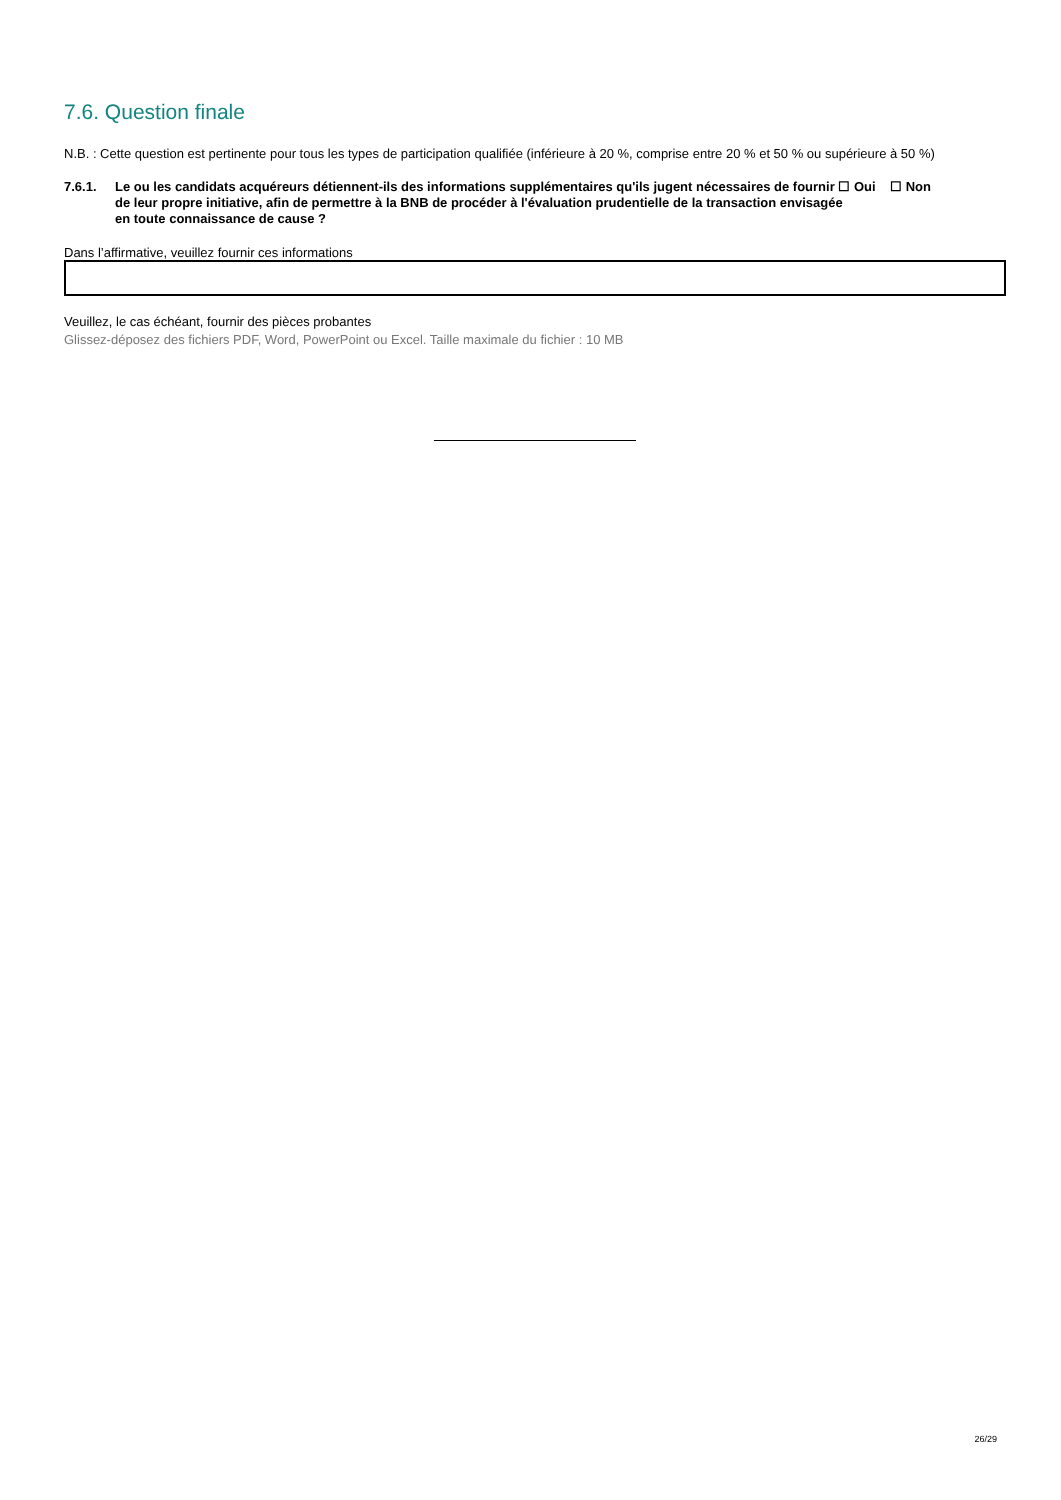7.6. Question finale
N.B. : Cette question est pertinente pour tous les types de participation qualifiée (inférieure à 20 %, comprise entre 20 % et 50 % ou supérieure à 50 %)
7.6.1. Le ou les candidats acquéreurs détiennent-ils des informations supplémentaires qu'ils jugent nécessaires de fournir ☐ Oui ☐ Non
de leur propre initiative, afin de permettre à la BNB de procéder à l'évaluation prudentielle de la transaction envisagée
en toute connaissance de cause ?
Dans l’affirmative, veuillez fournir ces informations
Veuillez, le cas échéant, fournir des pièces probantes
Glissez-déposez des fichiers PDF, Word, PowerPoint ou Excel. Taille maximale du fichier : 10 MB
26/29